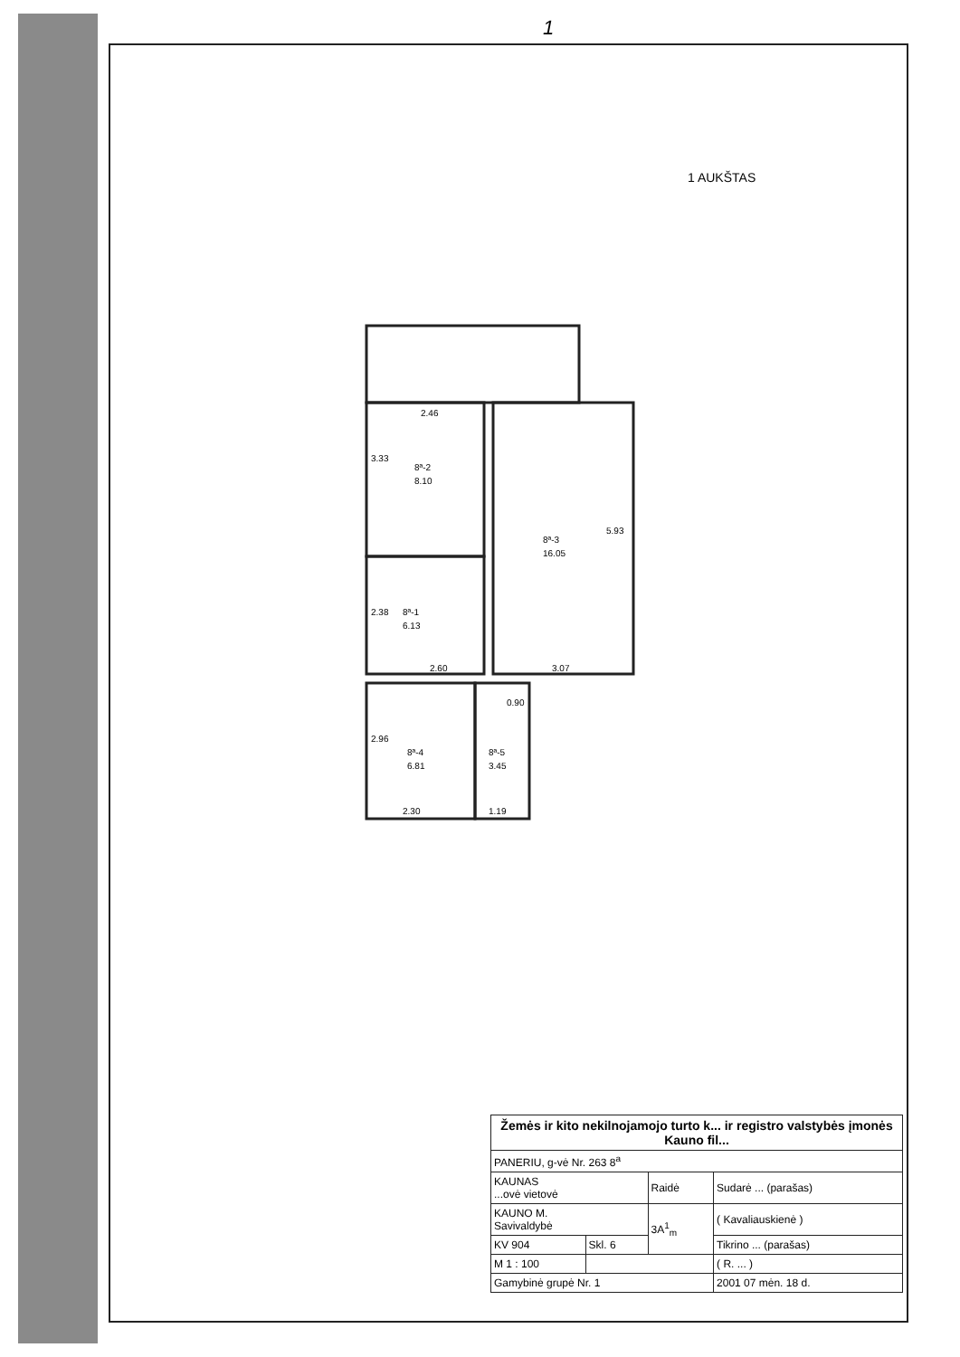1
1 AUKŠTAS
2.46
8ª-2
8.10
8ª-3
16.05
8ª-1
6.13
2.60
3.07
8ª-4
6.81
8ª-5
3.45
2.30
1.19
3.33
5.93
2.38
2.96
0.90
| Žemės ir kito nekilnojamojo turto k... ir registro valstybės įmonės Kauno fil... | | | |
| PANERIU, g-vė Nr. 263 8<sup>a</sup> | | | |
| KAUNAS ...ovė vietovė | | Raidė | Sudarė ... (parašas) |
| KAUNO M. Savivaldybė | | 3A<sup>1</sup><sub>m</sub> | ( Kavaliauskienė ) |
| KV 904 | Skl. 6 | | Tikrino ... (parašas) |
| M 1 : 100 | | | ( R. ... ) |
| Gamybinė grupė Nr. 1 | | | 2001 07 mėn. 18 d. |